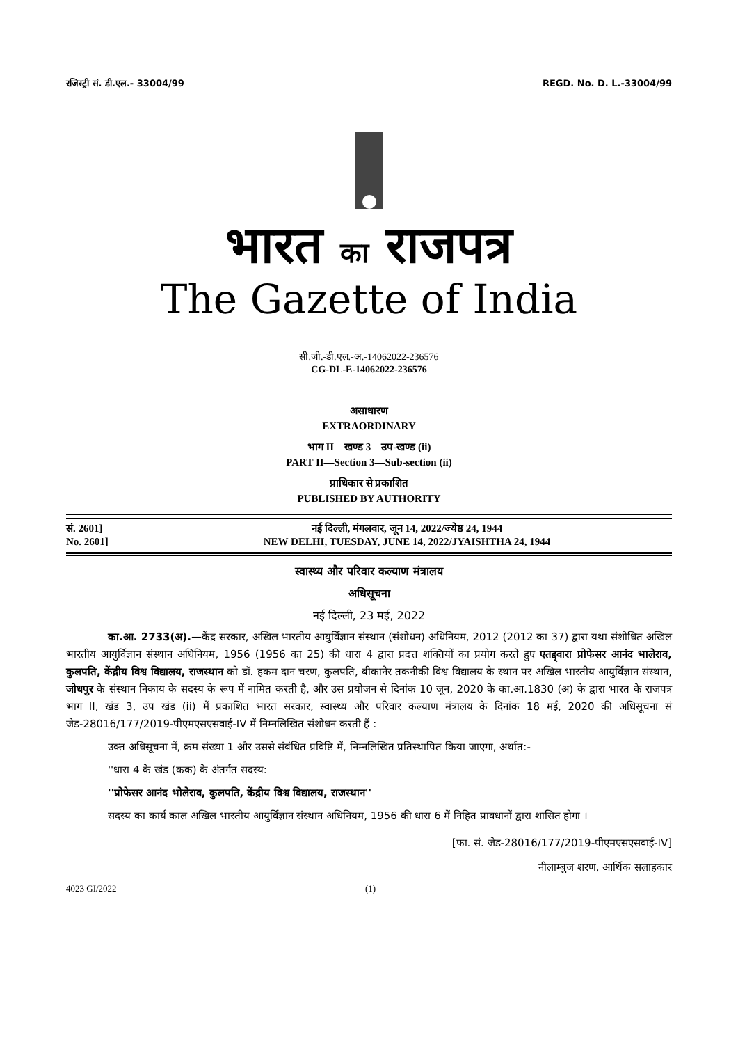रजिस्ट्री सं. डी.एल.- 33004/99 REGD. No. D. L.-33004/99
भारत का राजपत्र
The Gazette of India
सी.जी.-डी.एल.-अ.-14062022-236576
CG-DL-E-14062022-236576
असाधारण
EXTRAORDINARY
भाग II—खण्ड 3—उप-खण्ड (ii)
PART II—Section 3—Sub-section (ii)
प्राधिकार से प्रकाशित
PUBLISHED BY AUTHORITY
सं. 2601]
No. 2601]
नई दिल्ली, मंगलवार, जून 14, 2022/ज्येष्ठ 24, 1944
NEW DELHI, TUESDAY, JUNE 14, 2022/JYAISHTHA 24, 1944
स्वास्थ्य और परिवार कल्याण मंत्रालय
अधिसूचना
नई दिल्ली, 23 मई, 2022
का.आ. 2733(अ).—केंद्र सरकार, अखिल भारतीय आयुर्विज्ञान संस्थान (संशोधन) अधिनियम, 2012 (2012 का 37) द्वारा यथा संशोधित अखिल भारतीय आयुर्विज्ञान संस्थान अधिनियम, 1956 (1956 का 25) की धारा 4 द्वारा प्रदत्त शक्तियों का प्रयोग करते हुए एतद्द्वारा प्रोफेसर आनंद भालेराव, कुलपति, केंद्रीय विश्व विद्यालय, राजस्थान को डॉ. हकम दान चरण, कुलपति, बीकानेर तकनीकी विश्व विद्यालय के स्थान पर अखिल भारतीय आयुर्विज्ञान संस्थान, जोधपुर के संस्थान निकाय के सदस्य के रूप में नामित करती है, और उस प्रयोजन से दिनांक 10 जून, 2020 के का.आ.1830 (अ) के द्वारा भारत के राजपत्र भाग II, खंड 3, उप खंड (ii) में प्रकाशित भारत सरकार, स्वास्थ्य और परिवार कल्याण मंत्रालय के दिनांक 18 मई, 2020 की अधिसूचना सं जेड-28016/177/2019-पीएमएसएसवाई-IV में निम्नलिखित संशोधन करती हैं :
उक्त अधिसूचना में, क्रम संख्या 1 और उससे संबंधित प्रविष्टि में, निम्नलिखित प्रतिस्थापित किया जाएगा, अर्थात:-
''धारा 4 के खंड (कक) के अंतर्गत सदस्य:
''प्रोफेसर आनंद भोलेराव, कुलपति, केंद्रीय विश्व विद्यालय, राजस्थान''
सदस्य का कार्य काल अखिल भारतीय आयुर्विज्ञान संस्थान अधिनियम, 1956 की धारा 6 में निहित प्रावधानों द्वारा शासित होगा ।
[फा. सं. जेड-28016/177/2019-पीएमएसएसवाई-IV]
नीलाम्बुज शरण, आर्थिक सलाहकार
4023 GI/2022 (1)